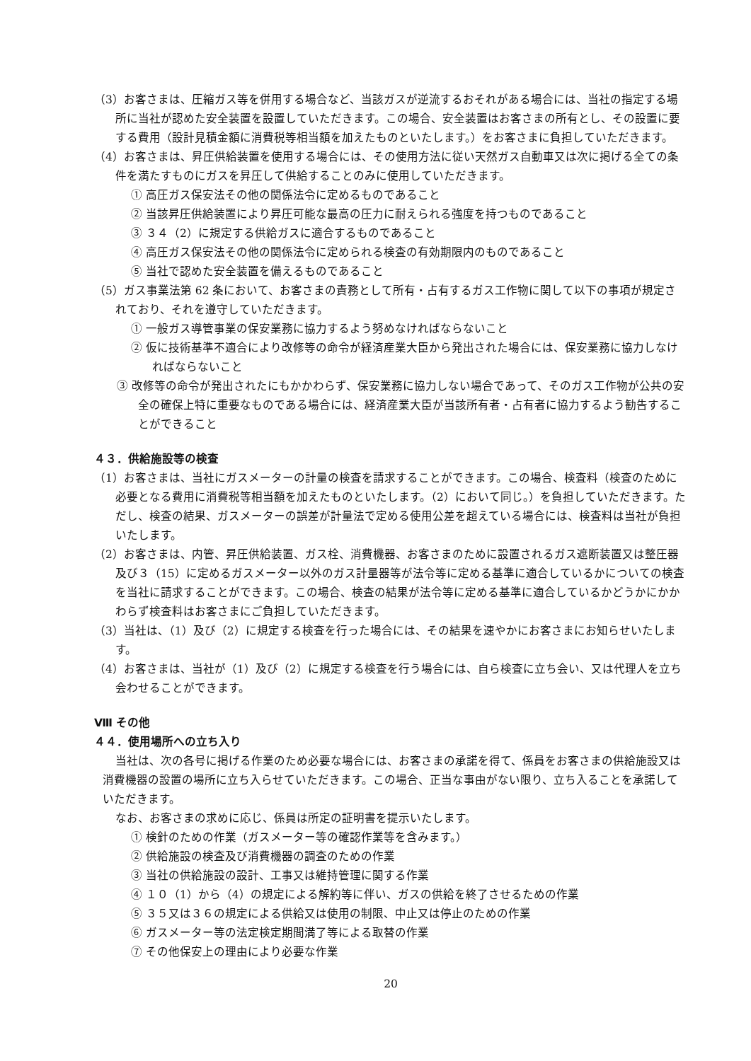（3）お客さまは、圧縮ガス等を併用する場合など、当該ガスが逆流するおそれがある場合には、当社の指定する場所に当社が認めた安全装置を設置していただきます。この場合、安全装置はお客さまの所有とし、その設置に要する費用（設計見積金額に消費税等相当額を加えたものといたします。）をお客さまに負担していただきます。
（4）お客さまは、昇圧供給装置を使用する場合には、その使用方法に従い天然ガス自動車又は次に掲げる全ての条件を満たすものにガスを昇圧して供給することのみに使用していただきます。
① 高圧ガス保安法その他の関係法令に定めるものであること
② 当該昇圧供給装置により昇圧可能な最高の圧力に耐えられる強度を持つものであること
③ ３４（2）に規定する供給ガスに適合するものであること
④ 高圧ガス保安法その他の関係法令に定められる検査の有効期限内のものであること
⑤ 当社で認めた安全装置を備えるものであること
（5）ガス事業法第 62 条において、お客さまの責務として所有・占有するガス工作物に関して以下の事項が規定されており、それを遵守していただきます。
① 一般ガス導管事業の保安業務に協力するよう努めなければならないこと
② 仮に技術基準不適合により改修等の命令が経済産業大臣から発出された場合には、保安業務に協力しなければならないこと
③ 改修等の命令が発出されたにもかかわらず、保安業務に協力しない場合であって、そのガス工作物が公共の安全の確保上特に重要なものである場合には、経済産業大臣が当該所有者・占有者に協力するよう勧告することができること
４３．供給施設等の検査
（1）お客さまは、当社にガスメーターの計量の検査を請求することができます。この場合、検査料（検査のために必要となる費用に消費税等相当額を加えたものといたします。（2）において同じ。）を負担していただきます。ただし、検査の結果、ガスメーターの誤差が計量法で定める使用公差を超えている場合には、検査料は当社が負担いたします。
（2）お客さまは、内管、昇圧供給装置、ガス栓、消費機器、お客さまのために設置されるガス遮断装置又は整圧器及び３（15）に定めるガスメーター以外のガス計量器等が法令等に定める基準に適合しているかについての検査を当社に請求することができます。この場合、検査の結果が法令等に定める基準に適合しているかどうかにかかわらず検査料はお客さまにご負担していただきます。
（3）当社は、（1）及び（2）に規定する検査を行った場合には、その結果を速やかにお客さまにお知らせいたします。
（4）お客さまは、当社が（1）及び（2）に規定する検査を行う場合には、自ら検査に立ち会い、又は代理人を立ち会わせることができます。
Ⅷ その他
４４．使用場所への立ち入り
当社は、次の各号に掲げる作業のため必要な場合には、お客さまの承諾を得て、係員をお客さまの供給施設又は消費機器の設置の場所に立ち入らせていただきます。この場合、正当な事由がない限り、立ち入ることを承諾していただきます。
なお、お客さまの求めに応じ、係員は所定の証明書を提示いたします。
① 検針のための作業（ガスメーター等の確認作業等を含みます。）
② 供給施設の検査及び消費機器の調査のための作業
③ 当社の供給施設の設計、工事又は維持管理に関する作業
④ １０（1）から（4）の規定による解約等に伴い、ガスの供給を終了させるための作業
⑤ ３５又は３６の規定による供給又は使用の制限、中止又は停止のための作業
⑥ ガスメーター等の法定検定期間満了等による取替の作業
⑦ その他保安上の理由により必要な作業
20